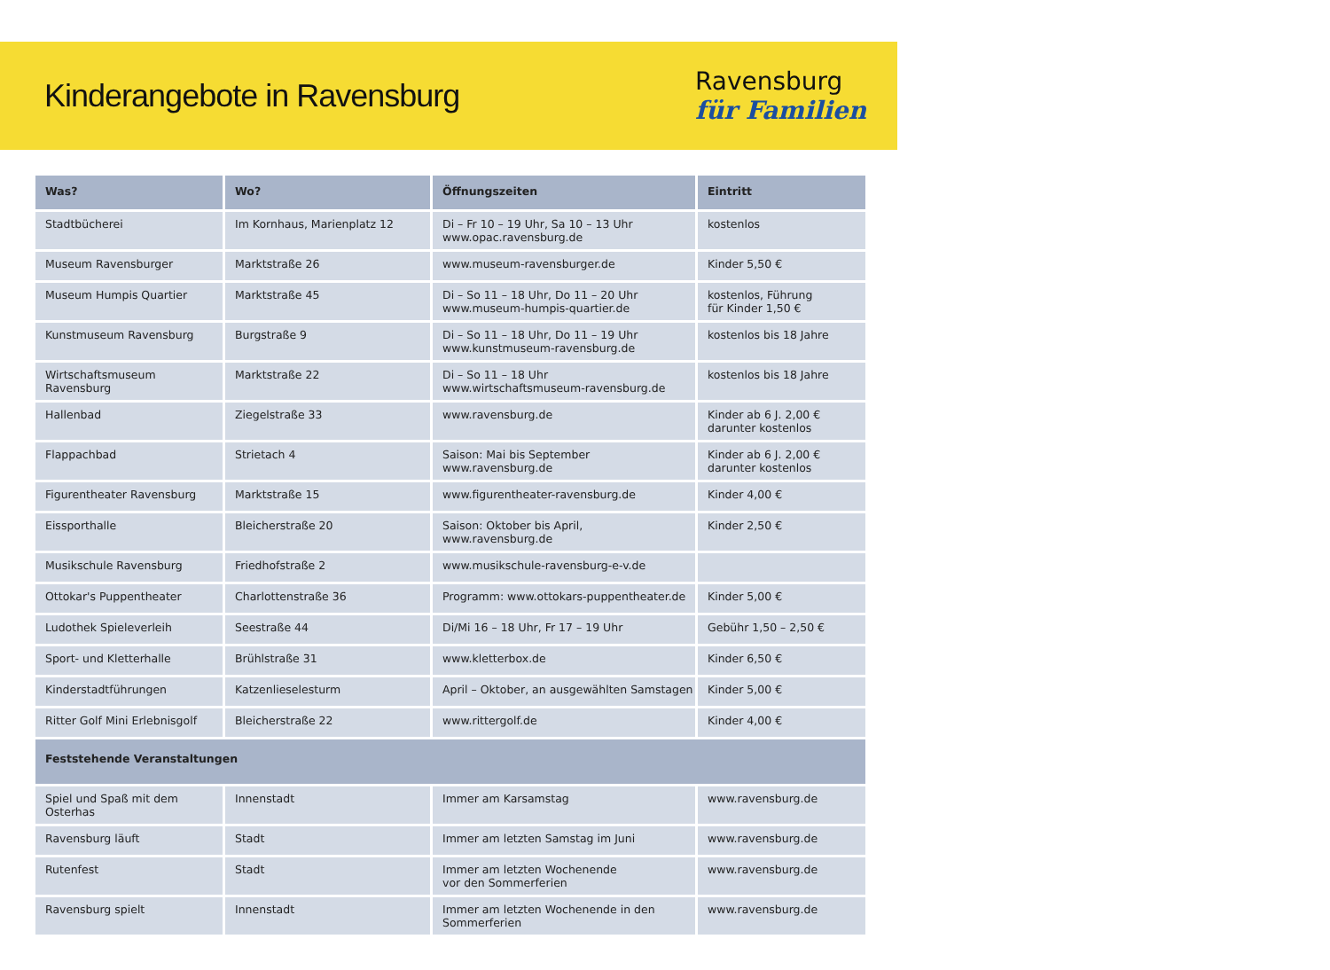Kinderangebote in Ravensburg
Ravensburg
für Familien
| Was? | Wo? | Öffnungszeiten | Eintritt |
| --- | --- | --- | --- |
| Stadtbücherei | Im Kornhaus, Marienplatz 12 | Di – Fr 10 – 19 Uhr, Sa 10 – 13 Uhr www.opac.ravensburg.de | kostenlos |
| Museum Ravensburger | Marktstraße 26 | www.museum-ravensburger.de | Kinder 5,50 € |
| Museum Humpis Quartier | Marktstraße 45 | Di – So 11 – 18 Uhr, Do 11 – 20 Uhr www.museum-humpis-quartier.de | kostenlos, Führung für Kinder 1,50 € |
| Kunstmuseum Ravensburg | Burgstraße 9 | Di – So 11 – 18 Uhr, Do 11 – 19 Uhr www.kunstmuseum-ravensburg.de | kostenlos bis 18 Jahre |
| Wirtschaftsmuseum Ravensburg | Marktstraße 22 | Di – So 11 – 18 Uhr www.wirtschaftsmuseum-ravensburg.de | kostenlos bis 18 Jahre |
| Hallenbad | Ziegelstraße 33 | www.ravensburg.de | Kinder ab 6 J. 2,00 € darunter kostenlos |
| Flappachbad | Strietach 4 | Saison: Mai bis September www.ravensburg.de | Kinder ab 6 J. 2,00 € darunter kostenlos |
| Figurentheater Ravensburg | Marktstraße 15 | www.figurentheater-ravensburg.de | Kinder 4,00 € |
| Eissporthalle | Bleicherstraße 20 | Saison: Oktober bis April, www.ravensburg.de | Kinder 2,50 € |
| Musikschule Ravensburg | Friedhofstraße 2 | www.musikschule-ravensburg-e-v.de | |
| Ottokar's Puppentheater | Charlottenstraße 36 | Programm: www.ottokars-puppentheater.de | Kinder 5,00 € |
| Ludothek Spieleverleih | Seestraße 44 | Di/Mi 16 – 18 Uhr, Fr 17 – 19 Uhr | Gebühr 1,50 – 2,50 € |
| Sport- und Kletterhalle | Brühlstraße 31 | www.kletterbox.de | Kinder 6,50 € |
| Kinderstadtführungen | Katzenlieselesturm | April – Oktober, an ausgewählten Samstagen | Kinder 5,00 € |
| Ritter Golf Mini Erlebnisgolf | Bleicherstraße 22 | www.rittergolf.de | Kinder 4,00 € |
| Feststehende Veranstaltungen | | | |
| Spiel und Spaß mit dem Osterhas | Innenstadt | Immer am Karsamstag | www.ravensburg.de |
| Ravensburg läuft | Stadt | Immer am letzten Samstag im Juni | www.ravensburg.de |
| Rutenfest | Stadt | Immer am letzten Wochenende vor den Sommerferien | www.ravensburg.de |
| Ravensburg spielt | Innenstadt | Immer am letzten Wochenende in den Sommerferien | www.ravensburg.de |